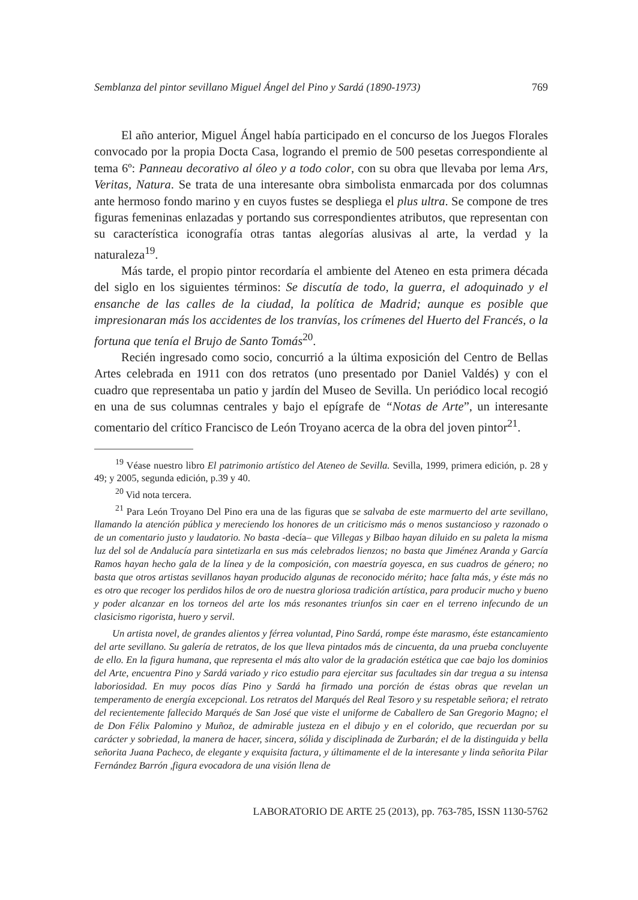Semblanza del pintor sevillano Miguel Ángel del Pino y Sardá (1890-1973) 769
El año anterior, Miguel Ángel había participado en el concurso de los Juegos Florales convocado por la propia Docta Casa, logrando el premio de 500 pesetas correspondiente al tema 6º: Panneau decorativo al óleo y a todo color, con su obra que llevaba por lema Ars, Veritas, Natura. Se trata de una interesante obra simbolista enmarcada por dos columnas ante hermoso fondo marino y en cuyos fustes se despliega el plus ultra. Se compone de tres figuras femeninas enlazadas y portando sus correspondientes atributos, que representan con su característica iconografía otras tantas alegorías alusivas al arte, la verdad y la naturaleza<sup>19</sup>.
Más tarde, el propio pintor recordaría el ambiente del Ateneo en esta primera década del siglo en los siguientes términos: Se discutía de todo, la guerra, el adoquinado y el ensanche de las calles de la ciudad, la política de Madrid; aunque es posible que impresionaran más los accidentes de los tranvías, los crímenes del Huerto del Francés, o la fortuna que tenía el Brujo de Santo Tomás<sup>20</sup>.
Recién ingresado como socio, concurrió a la última exposición del Centro de Bellas Artes celebrada en 1911 con dos retratos (uno presentado por Daniel Valdés) y con el cuadro que representaba un patio y jardín del Museo de Sevilla. Un periódico local recogió en una de sus columnas centrales y bajo el epígrafe de “Notas de Arte”, un interesante comentario del crítico Francisco de León Troyano acerca de la obra del joven pintor<sup>21</sup>.
<sup>19</sup> Véase nuestro libro El patrimonio artístico del Ateneo de Sevilla. Sevilla, 1999, primera edición, p. 28 y 49; y 2005, segunda edición, p.39 y 40.
<sup>20</sup> Vid nota tercera.
<sup>21</sup> Para León Troyano Del Pino era una de las figuras que se salvaba de este marmuerto del arte sevillano, llamando la atención pública y mereciendo los honores de un criticismo más o menos sustancioso y razonado o de un comentario justo y laudatorio. No basta -decía– que Villegas y Bilbao hayan diluido en su paleta la misma luz del sol de Andalucía para sintetizarla en sus más celebrados lienzos; no basta que Jiménez Aranda y García Ramos hayan hecho gala de la línea y de la composición, con maestría goyesca, en sus cuadros de género; no basta que otros artistas sevillanos hayan producido algunas de reconocido mérito; hace falta más, y éste más no es otro que recoger los perdidos hilos de oro de nuestra gloriosa tradición artística, para producir mucho y bueno y poder alcanzar en los torneos del arte los más resonantes triunfos sin caer en el terreno infecundo de un clasicismo rigorista, huero y servil.
Un artista novel, de grandes alientos y férrea voluntad, Pino Sardá, rompe éste marasmo, éste estancamiento del arte sevillano. Su galería de retratos, de los que lleva pintados más de cincuenta, da una prueba concluyente de ello. En la figura humana, que representa el más alto valor de la gradación estética que cae bajo los dominios del Arte, encuentra Pino y Sardá variado y rico estudio para ejercitar sus facultades sin dar tregua a su intensa laboriosidad. En muy pocos días Pino y Sardá ha firmado una porción de éstas obras que revelan un temperamento de energía excepcional. Los retratos del Marqués del Real Tesoro y su respetable señora; el retrato del recientemente fallecido Marqués de San José que viste el uniforme de Caballero de San Gregorio Magno; el de Don Félix Palomino y Muñoz, de admirable justeza en el dibujo y en el colorido, que recuerdan por su carácter y sobriedad, la manera de hacer, sincera, sólida y disciplinada de Zurbarán; el de la distinguida y bella señorita Juana Pacheco, de elegante y exquisita factura, y últimamente el de la interesante y linda señorita Pilar Fernández Barrón ,figura evocadora de una visión llena de
LABORATORIO DE ARTE 25 (2013), pp. 763-785, ISSN 1130-5762